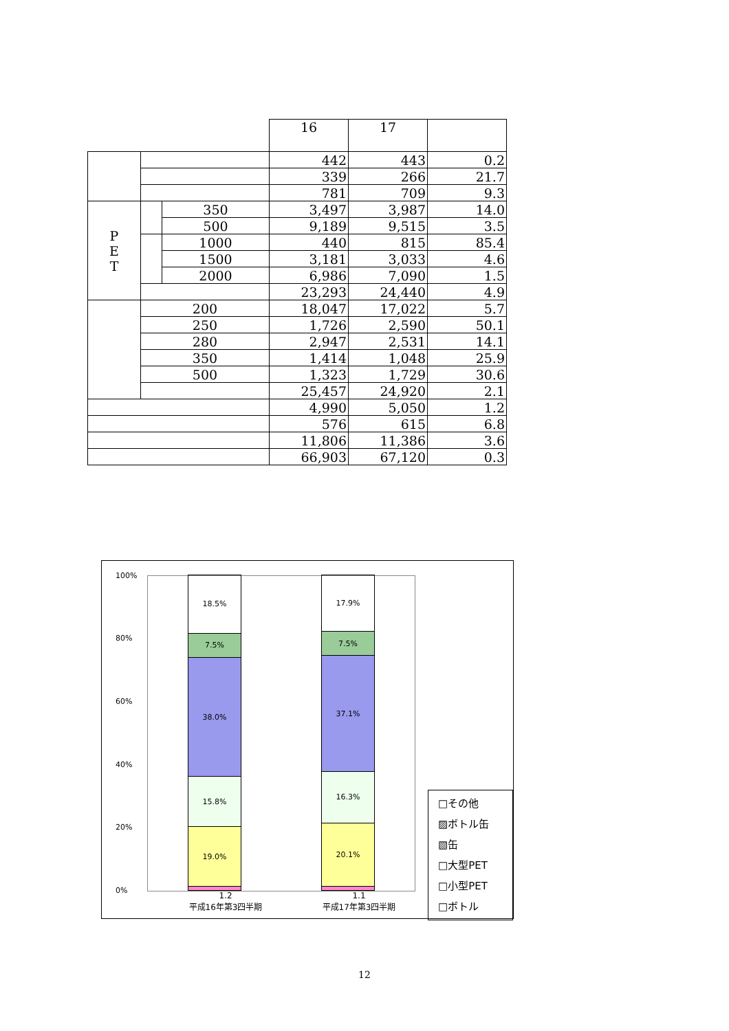| | | | 16 | 17 | |
| | | | 442 | 443 | 0.2 |
| | | | 339 | 266 | 21.7 |
| | | | 781 | 709 | 9.3 |
| P E T | | 350 | 3,497 | 3,987 | 14.0 |
| | | 500 | 9,189 | 9,515 | 3.5 |
| | | 1000 | 440 | 815 | 85.4 |
| | | 1500 | 3,181 | 3,033 | 4.6 |
| | | 2000 | 6,986 | 7,090 | 1.5 |
| | | | 23,293 | 24,440 | 4.9 |
| | 200 | | 18,047 | 17,022 | 5.7 |
| | 250 | | 1,726 | 2,590 | 50.1 |
| | 280 | | 2,947 | 2,531 | 14.1 |
| | 350 | | 1,414 | 1,048 | 25.9 |
| | 500 | | 1,323 | 1,729 | 30.6 |
| | | | 25,457 | 24,920 | 2.1 |
| | | | 4,990 | 5,050 | 1.2 |
| | | | 576 | 615 | 6.8 |
| | | | 11,806 | 11,386 | 3.6 |
| | | | 66,903 | 67,120 | 0.3 |
100%
80%
60%
40%
20%
0%
18.5%
7.5%
38.0%
15.8%
19.0%
17.9%
7.5%
37.1%
16.3%
20.1%
1.2
平成16年第3四半期
1.1
平成17年第3四半期
□その他
▨ボトル缶
▧缶
□大型PET
□小型PET
□ボトル
12